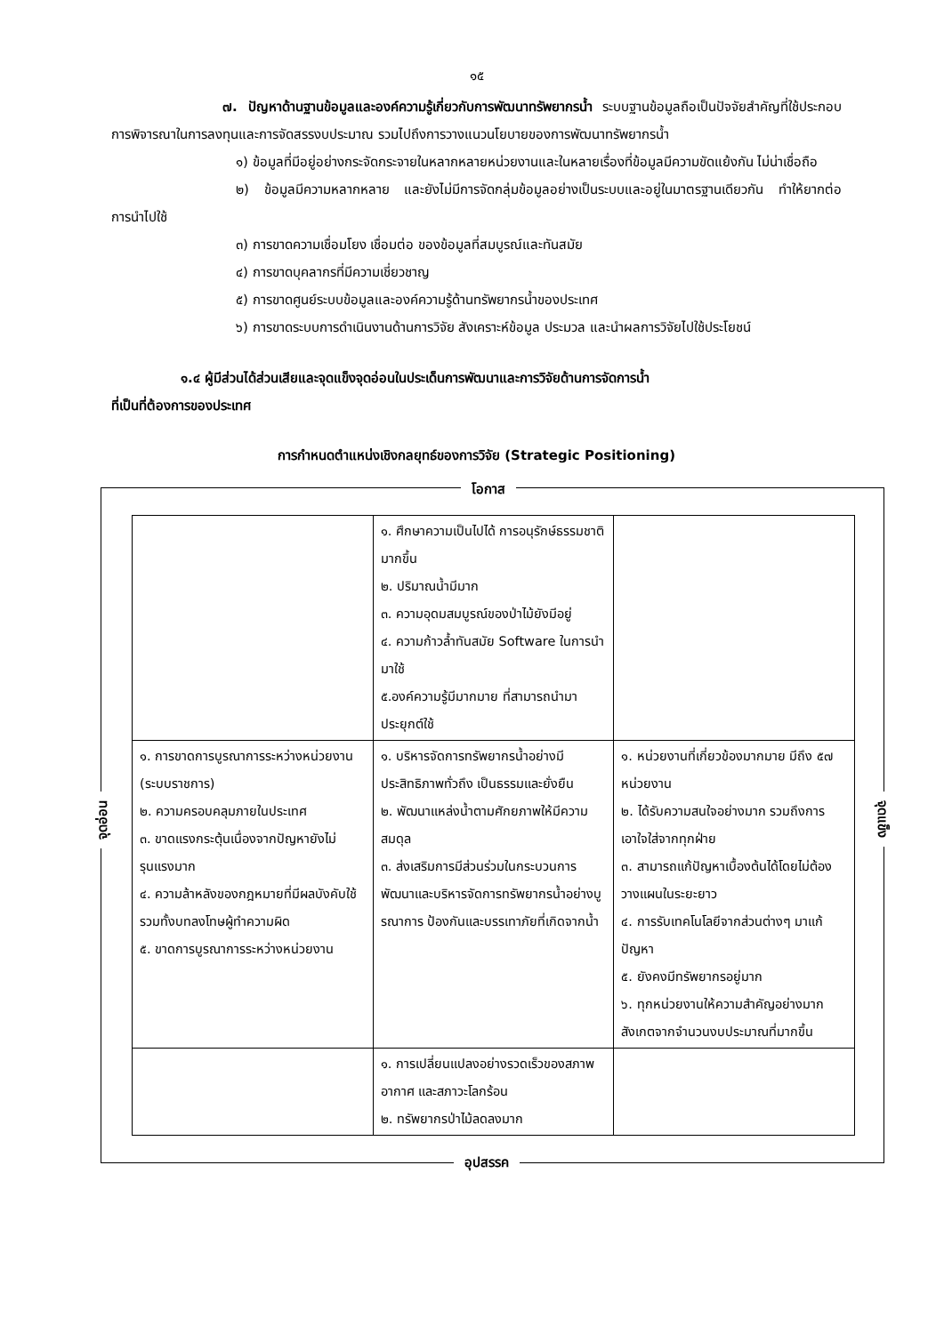๑๕
๗. ปัญหาด้านฐานข้อมูลและองค์ความรู้เกี่ยวกับการพัฒนาทรัพยากรน้ำ ระบบฐานข้อมูลถือเป็นปัจจัยสำคัญที่ใช้ประกอบการพิจารณาในการลงทุนและการจัดสรรงบประมาณ รวมไปถึงการวางแนวนโยบายของการพัฒนาทรัพยากรน้ำ
๑) ข้อมูลที่มีอยู่อย่างกระจัดกระจายในหลากหลายหน่วยงานและในหลายเรื่องที่ข้อมูลมีความขัดแย้งกัน ไม่น่าเชื่อถือ
๒) ข้อมูลมีความหลากหลาย และยังไม่มีการจัดกลุ่มข้อมูลอย่างเป็นระบบและอยู่ในมาตรฐานเดียวกัน ทำให้ยากต่อการนำไปใช้
๓) การขาดความเชื่อมโยง เชื่อมต่อ ของข้อมูลที่สมบูรณ์และทันสมัย
๔) การขาดบุคลากรที่มีความเชี่ยวชาญ
๕) การขาดศูนย์ระบบข้อมูลและองค์ความรู้ด้านทรัพยากรน้ำของประเทศ
๖) การขาดระบบการดำเนินงานด้านการวิจัย สังเคราะห์ข้อมูล ประมวล และนำผลการวิจัยไปใช้ประโยชน์
๑.๔ ผู้มีส่วนได้ส่วนเสียและจุดแข็งจุดอ่อนในประเด็นการพัฒนาและการวิจัยด้านการจัดการน้ำ
ที่เป็นที่ต้องการของประเทศ
การกำหนดตำแหน่งเชิงกลยุทธ์ของการวิจัย (Strategic Positioning)
โอกาส
จุดอ่อน
จุดแข็ง
| | ๑. ศึกษาความเป็นไปได้ การอนุรักษ์ธรรมชาติมากขึ้น ๒. ปริมาณน้ำมีมาก ๓. ความอุดมสมบูรณ์ของป่าไม้ยังมีอยู่ ๔. ความก้าวล้ำทันสมัย Software ในการนำมาใช้ ๕.องค์ความรู้มีมากมาย ที่สามารถนำมาประยุกต์ใช้ | |
| ๑. การขาดการบูรณาการระหว่างหน่วยงาน (ระบบราชการ) ๒. ความครอบคลุมภายในประเทศ ๓. ขาดแรงกระตุ้นเนื่องจากปัญหายังไม่รุนแรงมาก ๔. ความล้าหลังของกฎหมายที่มีผลบังคับใช้รวมทั้งบทลงโทษผู้ทำความผิด ๕. ขาดการบูรณาการระหว่างหน่วยงาน | ๑. บริหารจัดการทรัพยากรน้ำอย่างมีประสิทธิภาพทั่วถึง เป็นธรรมและยั่งยืน ๒. พัฒนาแหล่งน้ำตามศักยภาพให้มีความสมดุล ๓. ส่งเสริมการมีส่วนร่วมในกระบวนการพัฒนาและบริหารจัดการทรัพยากรน้ำอย่างบูรณาการ ป้องกันและบรรเทาภัยที่เกิดจากน้ำ | ๑. หน่วยงานที่เกี่ยวข้องมากมาย มีถึง ๕๗ หน่วยงาน ๒. ได้รับความสนใจอย่างมาก รวมถึงการเอาใจใส่จากทุกฝ่าย ๓. สามารถแก้ปัญหาเบื้องต้นได้โดยไม่ต้องวางแผนในระยะยาว ๔. การรับเทคโนโลยีจากส่วนต่างๆ มาแก้ปัญหา ๕. ยังคงมีทรัพยากรอยู่มาก ๖. ทุกหน่วยงานให้ความสำคัญอย่างมากสังเกตจากจำนวนงบประมาณที่มากขึ้น |
| | ๑. การเปลี่ยนแปลงอย่างรวดเร็วของสภาพอากาศ และสภาวะโลกร้อน ๒. ทรัพยากรป่าไม้ลดลงมาก | |
อุปสรรค